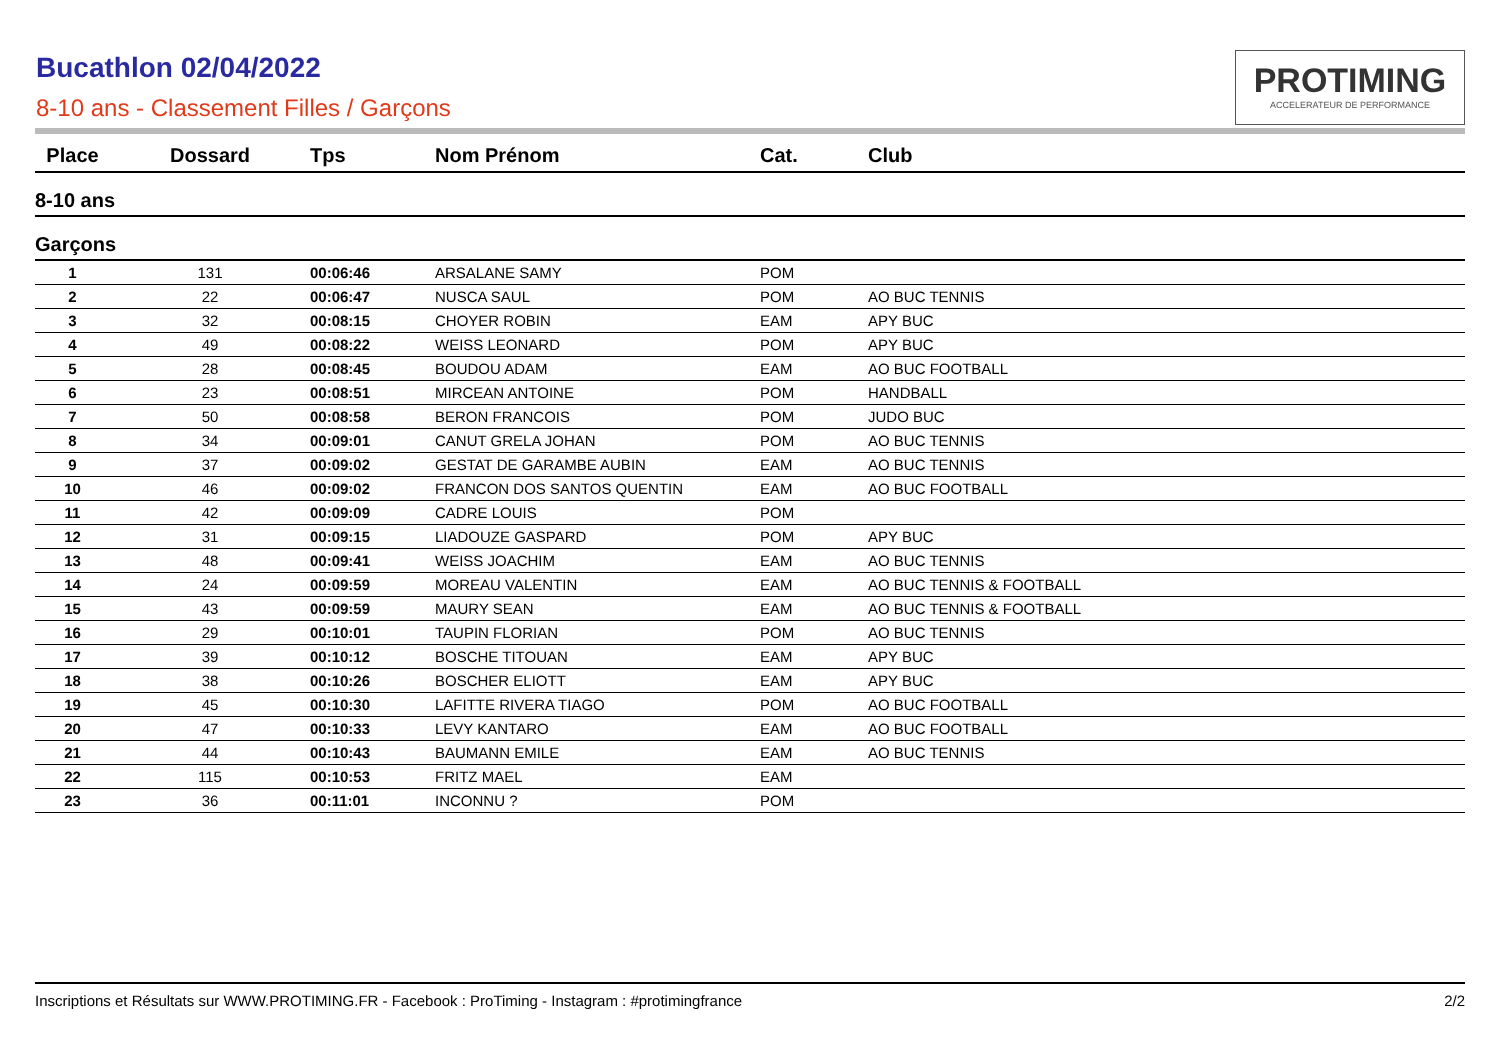Bucathlon 02/04/2022
8-10 ans - Classement Filles / Garçons
PROTIMING
ACCELERATEUR DE PERFORMANCE
| Place | Dossard | Tps | Nom Prénom | Cat. | Club |
| --- | --- | --- | --- | --- | --- |
| 8-10 ans | | | | | |
| Garçons | | | | | |
| 1 | 131 | 00:06:46 | ARSALANE SAMY | POM | |
| 2 | 22 | 00:06:47 | NUSCA SAUL | POM | AO BUC TENNIS |
| 3 | 32 | 00:08:15 | CHOYER ROBIN | EAM | APY BUC |
| 4 | 49 | 00:08:22 | WEISS LEONARD | POM | APY BUC |
| 5 | 28 | 00:08:45 | BOUDOU ADAM | EAM | AO BUC FOOTBALL |
| 6 | 23 | 00:08:51 | MIRCEAN ANTOINE | POM | HANDBALL |
| 7 | 50 | 00:08:58 | BERON FRANCOIS | POM | JUDO BUC |
| 8 | 34 | 00:09:01 | CANUT GRELA JOHAN | POM | AO BUC TENNIS |
| 9 | 37 | 00:09:02 | GESTAT DE GARAMBE AUBIN | EAM | AO BUC TENNIS |
| 10 | 46 | 00:09:02 | FRANCON DOS SANTOS QUENTIN | EAM | AO BUC FOOTBALL |
| 11 | 42 | 00:09:09 | CADRE LOUIS | POM | |
| 12 | 31 | 00:09:15 | LIADOUZE GASPARD | POM | APY BUC |
| 13 | 48 | 00:09:41 | WEISS JOACHIM | EAM | AO BUC TENNIS |
| 14 | 24 | 00:09:59 | MOREAU VALENTIN | EAM | AO BUC TENNIS & FOOTBALL |
| 15 | 43 | 00:09:59 | MAURY SEAN | EAM | AO BUC TENNIS & FOOTBALL |
| 16 | 29 | 00:10:01 | TAUPIN FLORIAN | POM | AO BUC TENNIS |
| 17 | 39 | 00:10:12 | BOSCHE TITOUAN | EAM | APY BUC |
| 18 | 38 | 00:10:26 | BOSCHER ELIOTT | EAM | APY BUC |
| 19 | 45 | 00:10:30 | LAFITTE RIVERA TIAGO | POM | AO BUC FOOTBALL |
| 20 | 47 | 00:10:33 | LEVY KANTARO | EAM | AO BUC FOOTBALL |
| 21 | 44 | 00:10:43 | BAUMANN EMILE | EAM | AO BUC TENNIS |
| 22 | 115 | 00:10:53 | FRITZ MAEL | EAM | |
| 23 | 36 | 00:11:01 | INCONNU ? | POM | |
Inscriptions et Résultats sur WWW.PROTIMING.FR - Facebook : ProTiming - Instagram : #protimingfrance 2/2